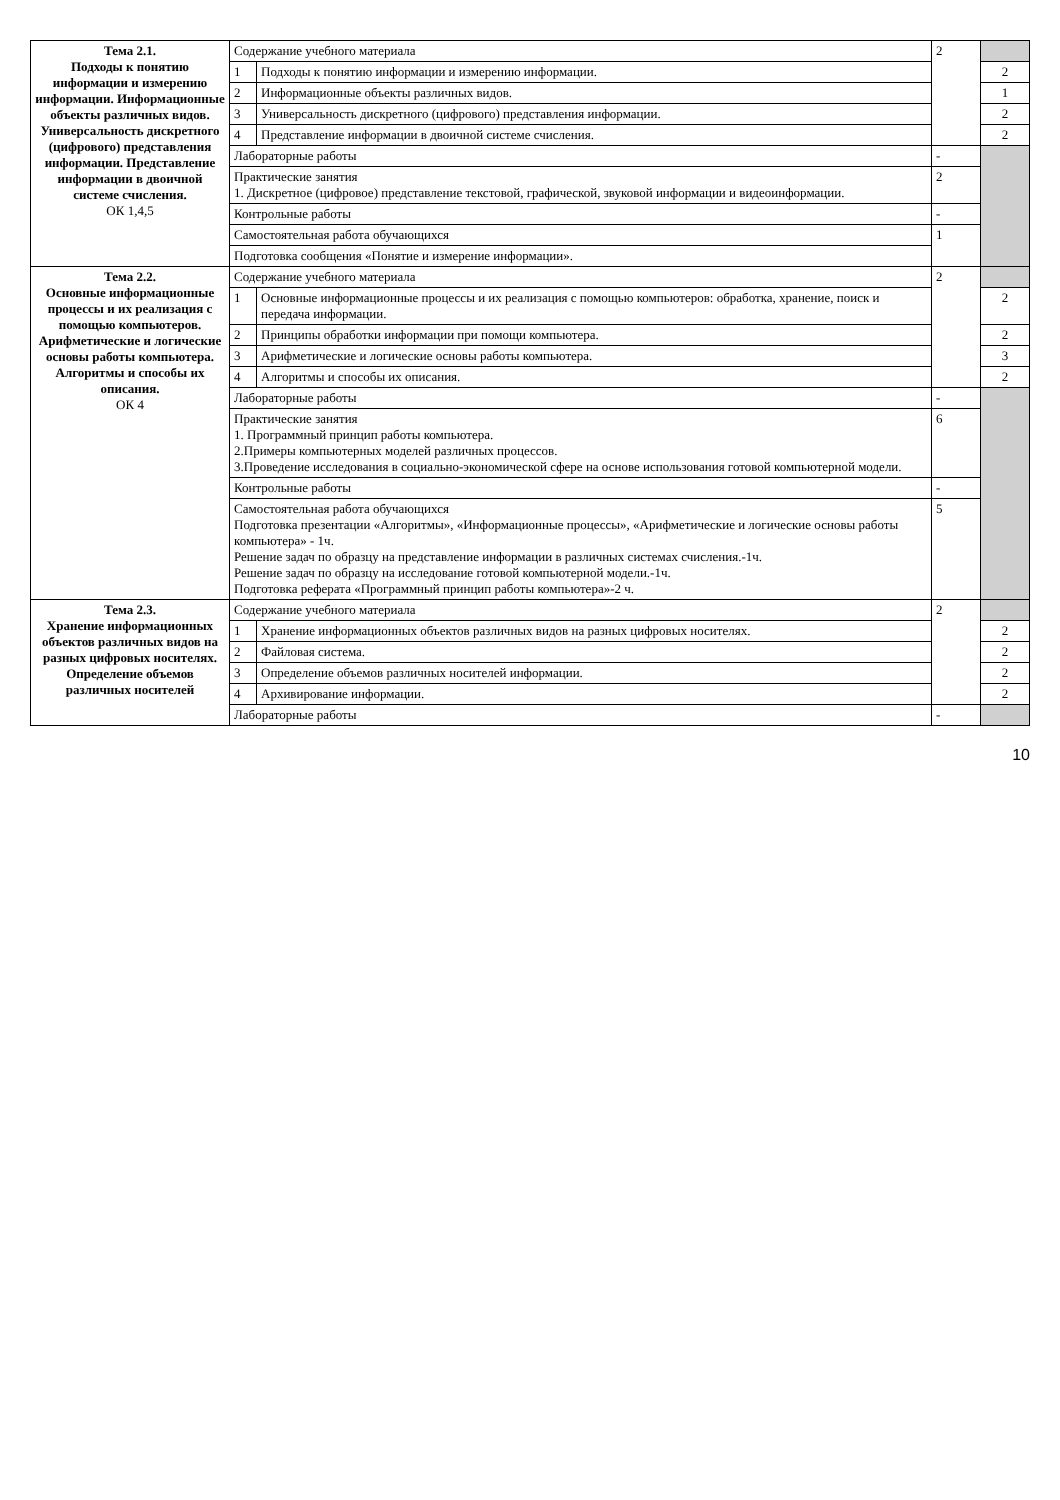| Тема 2.1. Подходы к понятию информации и измерению информации. Информационные объекты различных видов. Универсальность дискретного (цифрового) представления информации. Представление информации в двоичной системе счисления. ОК 1,4,5 | Содержание учебного материала | | 2 | |
| | 1 | Подходы к понятию информации и измерению информации. | | 2 |
| | 2 | Информационные объекты различных видов. | | 1 |
| | 3 | Универсальность дискретного (цифрового) представления информации. | | 2 |
| | 4 | Представление информации в двоичной системе счисления. | | 2 |
| | Лабораторные работы | | - | |
| | Практические занятия 1. Дискретное (цифровое) представление текстовой, графической, звуковой информации и видеоинформации. | | 2 | |
| | Контрольные работы | | - | |
| | Самостоятельная работа обучающихся | | 1 | |
| | Подготовка сообщения «Понятие и измерение информации». | | | |
| Тема 2.2. Основные информационные процессы и их реализация с помощью компьютеров. Арифметические и логические основы работы компьютера. Алгоритмы и способы их описания. ОК 4 | Содержание учебного материала | | 2 | |
| | 1 | Основные информационные процессы и их реализация с помощью компьютеров: обработка, хранение, поиск и передача информации. | | 2 |
| | 2 | Принципы обработки информации при помощи компьютера. | | 2 |
| | 3 | Арифметические и логические основы работы компьютера. | | 3 |
| | 4 | Алгоритмы и способы их описания. | | 2 |
| | Лабораторные работы | | - | |
| | Практические занятия 1. Программный принцип работы компьютера. 2.Примеры компьютерных моделей различных процессов. 3.Проведение исследования в социально-экономической сфере на основе использования готовой компьютерной модели. | | 6 | |
| | Контрольные работы | | - | |
| | Самостоятельная работа обучающихся Подготовка презентации «Алгоритмы», «Информационные процессы», «Арифметические и логические основы работы компьютера» - 1ч. Решение задач по образцу на представление информации в различных системах счисления.-1ч. Решение задач по образцу на исследование готовой компьютерной модели.-1ч. Подготовка реферата «Программный принцип работы компьютера»-2 ч. | | 5 | |
| Тема 2.3. Хранение информационных объектов различных видов на разных цифровых носителях. Определение объемов различных носителей | Содержание учебного материала | | 2 | |
| | 1 | Хранение информационных объектов различных видов на разных цифровых носителях. | | 2 |
| | 2 | Файловая система. | | 2 |
| | 3 | Определение объемов различных носителей информации. | | 2 |
| | 4 | Архивирование информации. | | 2 |
| | Лабораторные работы | | - | |
10